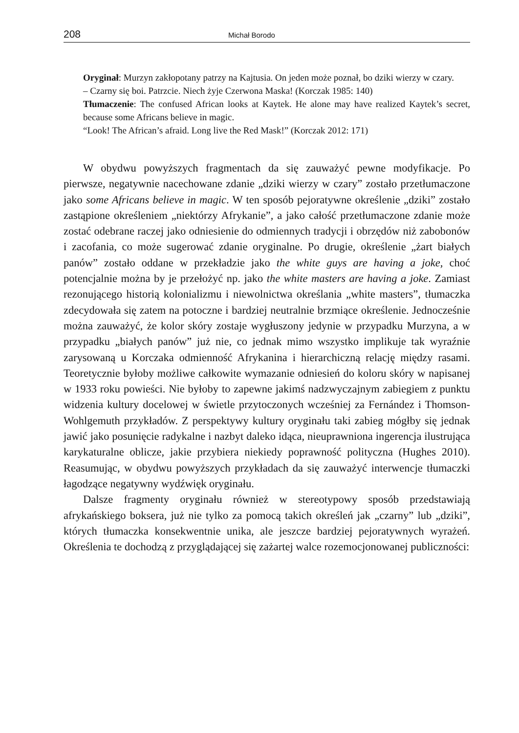208 Michał Borodo
Oryginał: Murzyn zakłopotany patrzy na Kajtusia. On jeden może poznał, bo dziki wierzy w czary.
– Czarny się boi. Patrzcie. Niech żyje Czerwona Maska! (Korczak 1985: 140)
Tłumaczenie: The confused African looks at Kaytek. He alone may have realized Kaytek’s secret, because some Africans believe in magic.
“Look! The African’s afraid. Long live the Red Mask!” (Korczak 2012: 171)
W obydwu powyższych fragmentach da się zauważyć pewne modyfikacje. Po pierwsze, negatywnie nacechowane zdanie „dziki wierzy w czary” zostało przetłumaczone jako some Africans believe in magic. W ten sposób pejoratywne określenie „dziki” zostało zastąpione określeniem „niektórzy Afrykanie”, a jako całość przetłumaczone zdanie może zostać odebrane raczej jako odniesienie do odmiennych tradycji i obrzędów niż zabobonów i zacofania, co może sugerować zdanie oryginalne. Po drugie, określenie „żart białych panów” zostało oddane w przekładzie jako the white guys are having a joke, choć potencjalnie można by je przełożyć np. jako the white masters are having a joke. Zamiast rezonującego historią kolonializmu i niewolnictwa określania „white masters”, tłumaczka zdecydowała się zatem na potoczne i bardziej neutralnie brzmiące określenie. Jednocześnie można zauważyć, że kolor skóry zostaje wygłuszony jedynie w przypadku Murzyna, a w przypadku „białych panów” już nie, co jednak mimo wszystko implikuje tak wyraźnie zarysowaną u Korczaka odmienność Afrykanina i hierarchiczną relację między rasami. Teoretycznie byłoby możliwe całkowite wymazanie odniesień do koloru skóry w napisanej w 1933 roku powieści. Nie byłoby to zapewne jakimś nadzwyczajnym zabiegiem z punktu widzenia kultury docelowej w świetle przytoczonych wcześniej za Fernández i Thomson-Wohlgemuth przykładów. Z perspektywy kultury oryginału taki zabieg mógłby się jednak jawić jako posunięcie radykalne i nazbyt daleko idąca, nieuprawniona ingerencja ilustrująca karykaturalne oblicze, jakie przybiera niekiedy poprawność polityczna (Hughes 2010). Reasumując, w obydwu powyższych przykładach da się zauważyć interwencje tłumaczki łagodzące negatywny wydźwięk oryginału.
Dalsze fragmenty oryginału również w stereotypowy sposób przedstawiają afrykańskiego boksera, już nie tylko za pomocą takich określeń jak „czarny” lub „dziki”, których tłumaczka konsekwentnie unika, ale jeszcze bardziej pejoratywnych wyrażeń. Określenia te dochodzą z przyglądającej się zażartej walce rozemocjonowanej publiczności: